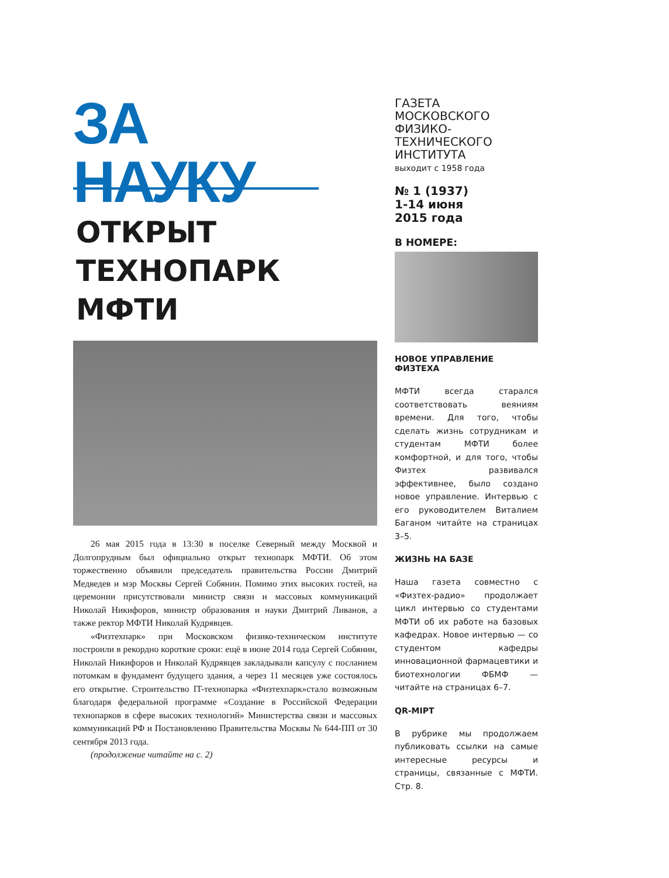ЗА НАУКУ
ОТКРЫТ
ТЕХНОПАРК
МФТИ
26 мая 2015 года в 13:30 в поселке Северный между Москвой и Долгопрудным был официально открыт технопарк МФТИ. Об этом торжественно объявили председатель правительства России Дмитрий Медведев и мэр Москвы Сергей Собянин. Помимо этих высоких гостей, на церемонии присутствовали министр связи и массовых коммуникаций Николай Никифоров, министр образования и науки Дмитрий Ливанов, а также ректор МФТИ Николай Кудрявцев.
«Физтехпарк» при Московском физико-техническом институте построили в рекордно короткие сроки: ещё в июне 2014 года Сергей Собянин, Николай Никифоров и Николай Кудрявцев закладывали капсулу с посланием потомкам в фундамент будущего здания, а через 11 месяцев уже состоялось его открытие. Строительство IT-технопарка «Физтехпарк»стало возможным благодаря федеральной программе «Создание в Российской Федерации технопарков в сфере высоких технологий» Министерства связи и массовых коммуникаций РФ и Постановлению Правительства Москвы № 644-ПП от 30 сентября 2013 года.
(продолжение читайте на с. 2)
ГАЗЕТА МОСКОВСКОГО ФИЗИКО-ТЕХНИЧЕСКОГО ИНСТИТУТА
выходит с 1958 года
№ 1 (1937)
1-14 июня
2015 года
В НОМЕРЕ:
НОВОЕ УПРАВЛЕНИЕ ФИЗТЕХА
МФТИ всегда старался соответствовать веяниям времени. Для того, чтобы сделать жизнь сотрудникам и студентам МФТИ более комфортной, и для того, чтобы Физтех развивался эффективнее, было создано новое управление. Интервью с его руководителем Виталием Баганом читайте на страницах 3–5.
ЖИЗНЬ НА БАЗЕ
Наша газета совместно с «Физтех-радио» продолжает цикл интервью со студентами МФТИ об их работе на базовых кафедрах. Новое интервью — со студентом кафедры инновационной фармацевтики и биотехнологии ФБМФ — читайте на страницах 6–7.
QR-MIPT
В рубрике мы продолжаем публиковать ссылки на самые интересные ресурсы и страницы, связанные с МФТИ. Стр. 8.